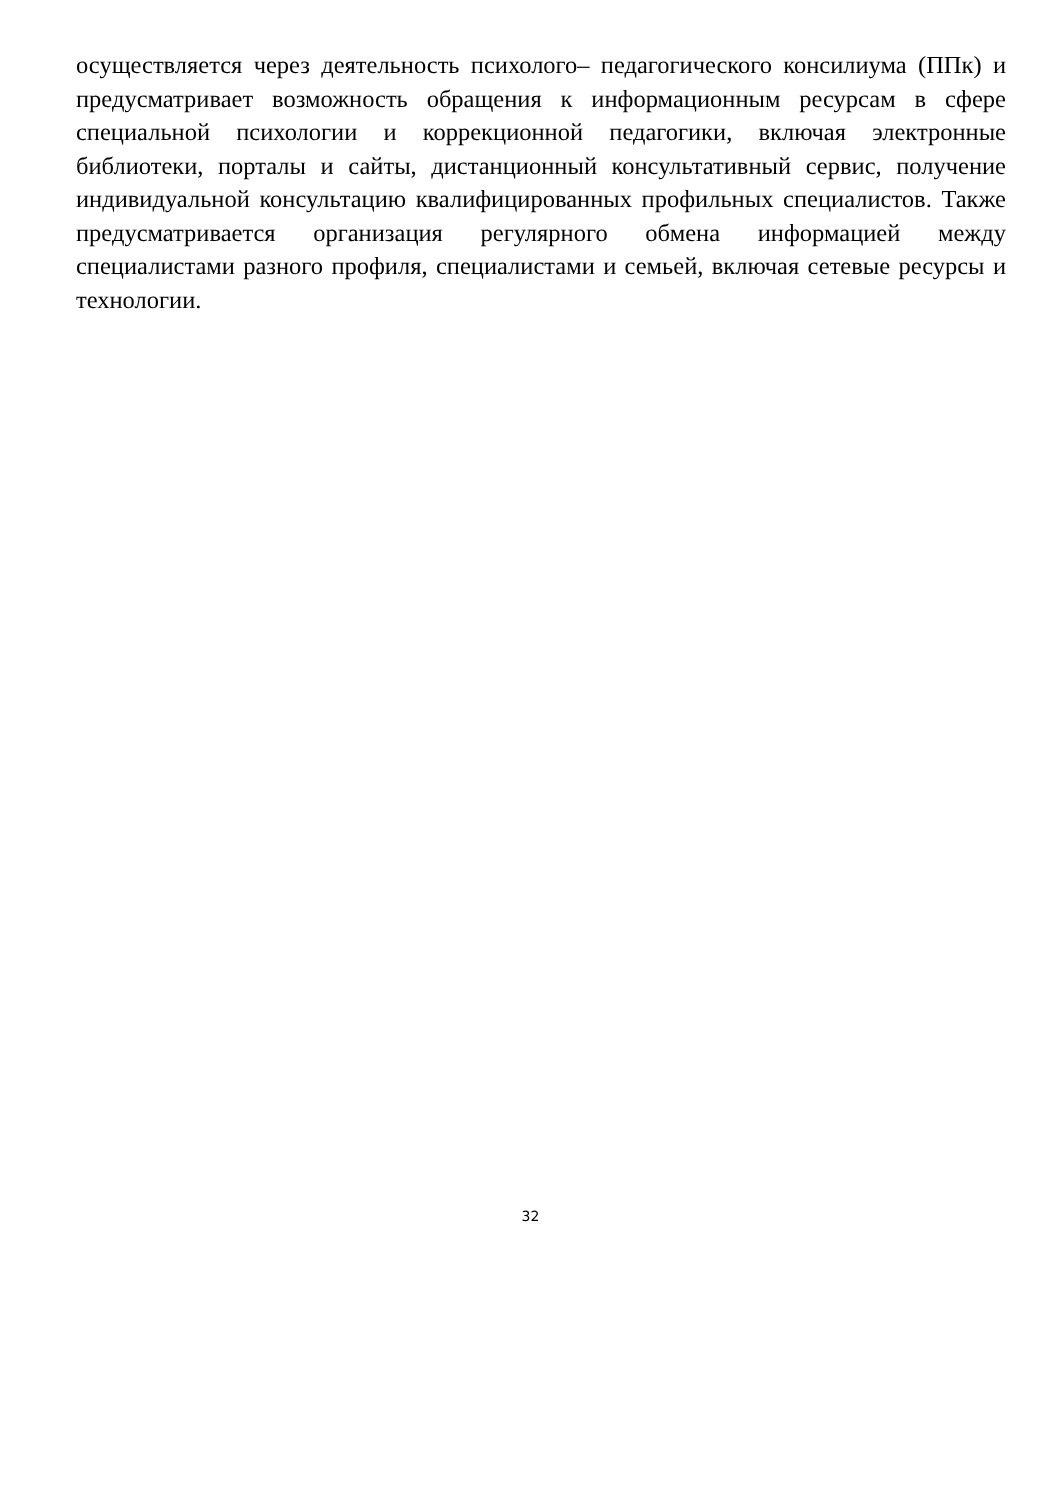осуществляется через деятельность психолого– педагогического консилиума (ППк) и предусматривает возможность обращения к информационным ресурсам в сфере специальной психологии и коррекционной педагогики, включая электронные библиотеки, порталы и сайты, дистанционный консультативный сервис, получение индивидуальной консультацию квалифицированных профильных специалистов. Также предусматривается организация регулярного обмена информацией между специалистами разного профиля, специалистами и семьей, включая сетевые ресурсы и технологии.
32